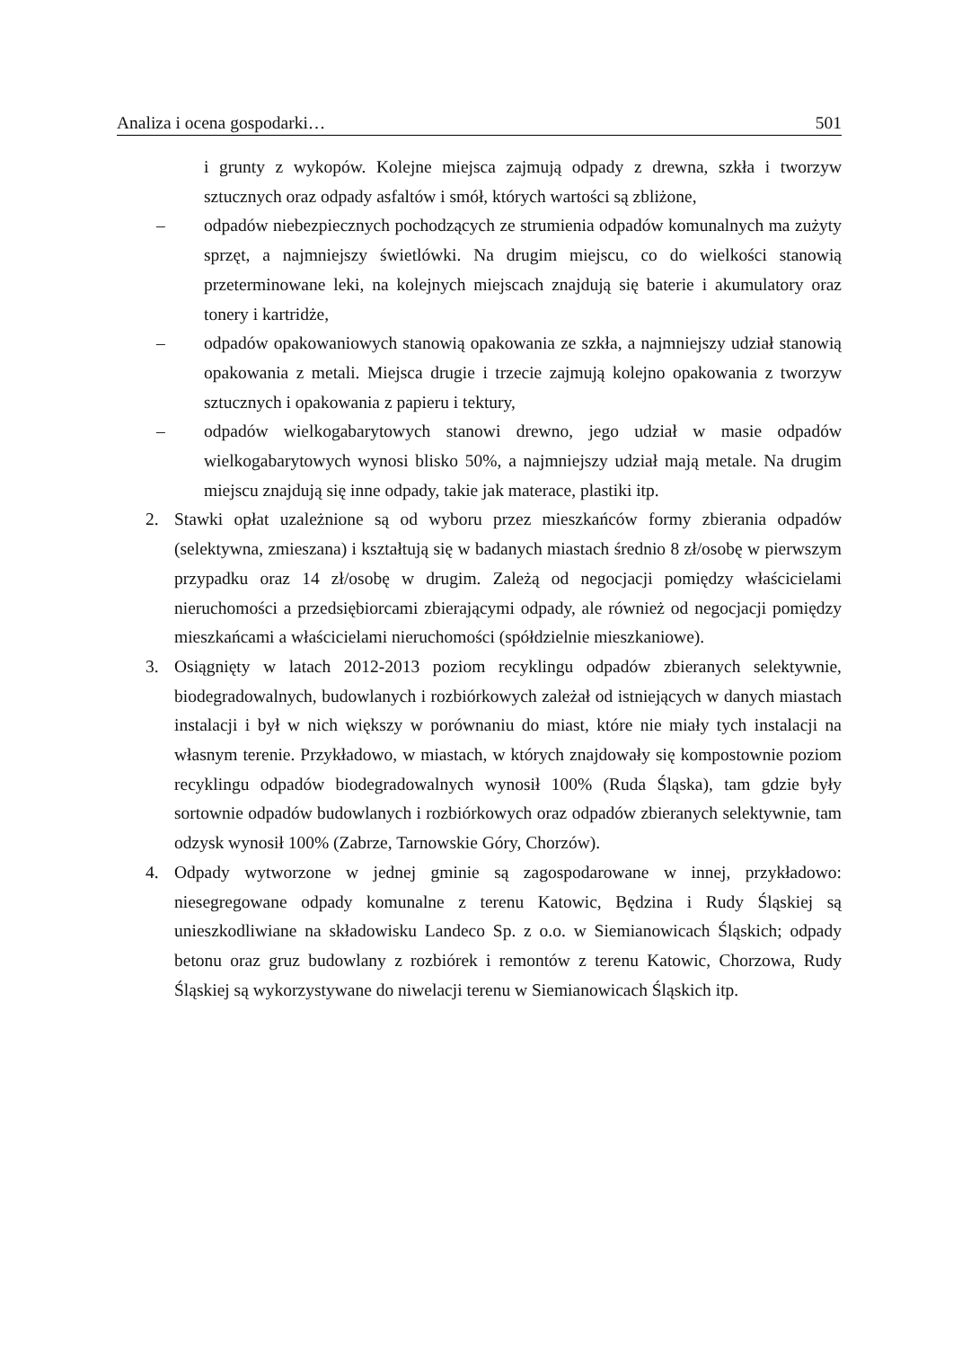Analiza i ocena gospodarki… 501
i grunty z wykopów. Kolejne miejsca zajmują odpady z drewna, szkła i tworzyw sztucznych oraz odpady asfaltów i smół, których wartości są zbliżone,
– odpadów niebezpiecznych pochodzących ze strumienia odpadów komunalnych ma zużyty sprzęt, a najmniejszy świetlówki. Na drugim miejscu, co do wielkości stanowią przeterminowane leki, na kolejnych miejscach znajdują się baterie i akumulatory oraz tonery i kartridże,
– odpadów opakowaniowych stanowią opakowania ze szkła, a najmniejszy udział stanowią opakowania z metali. Miejsca drugie i trzecie zajmują kolejno opakowania z tworzyw sztucznych i opakowania z papieru i tektury,
– odpadów wielkogabarytowych stanowi drewno, jego udział w masie odpadów wielkogabarytowych wynosi blisko 50%, a najmniejszy udział mają metale. Na drugim miejscu znajdują się inne odpady, takie jak materace, plastiki itp.
2. Stawki opłat uzależnione są od wyboru przez mieszkańców formy zbierania odpadów (selektywna, zmieszana) i kształtują się w badanych miastach średnio 8 zł/osobę w pierwszym przypadku oraz 14 zł/osobę w drugim. Zależą od negocjacji pomiędzy właścicielami nieruchomości a przedsiębiorcami zbierającymi odpady, ale również od negocjacji pomiędzy mieszkańcami a właścicielami nieruchomości (spółdzielnie mieszkaniowe).
3. Osiągnięty w latach 2012-2013 poziom recyklingu odpadów zbieranych selektywnie, biodegradowalnych, budowlanych i rozbiórkowych zależał od istniejących w danych miastach instalacji i był w nich większy w porównaniu do miast, które nie miały tych instalacji na własnym terenie. Przykładowo, w miastach, w których znajdowały się kompostownie poziom recyklingu odpadów biodegradowalnych wynosił 100% (Ruda Śląska), tam gdzie były sortownie odpadów budowlanych i rozbiórkowych oraz odpadów zbieranych selektywnie, tam odzysk wynosił 100% (Zabrze, Tarnowskie Góry, Chorzów).
4. Odpady wytworzone w jednej gminie są zagospodarowane w innej, przykładowo: niesegregowane odpady komunalne z terenu Katowic, Będzina i Rudy Śląskiej są unieszkodliwiane na składowisku Landeco Sp. z o.o. w Siemianowicach Śląskich; odpady betonu oraz gruz budowlany z rozbiórek i remontów z terenu Katowic, Chorzowa, Rudy Śląskiej są wykorzystywane do niwelacji terenu w Siemianowicach Śląskich itp.